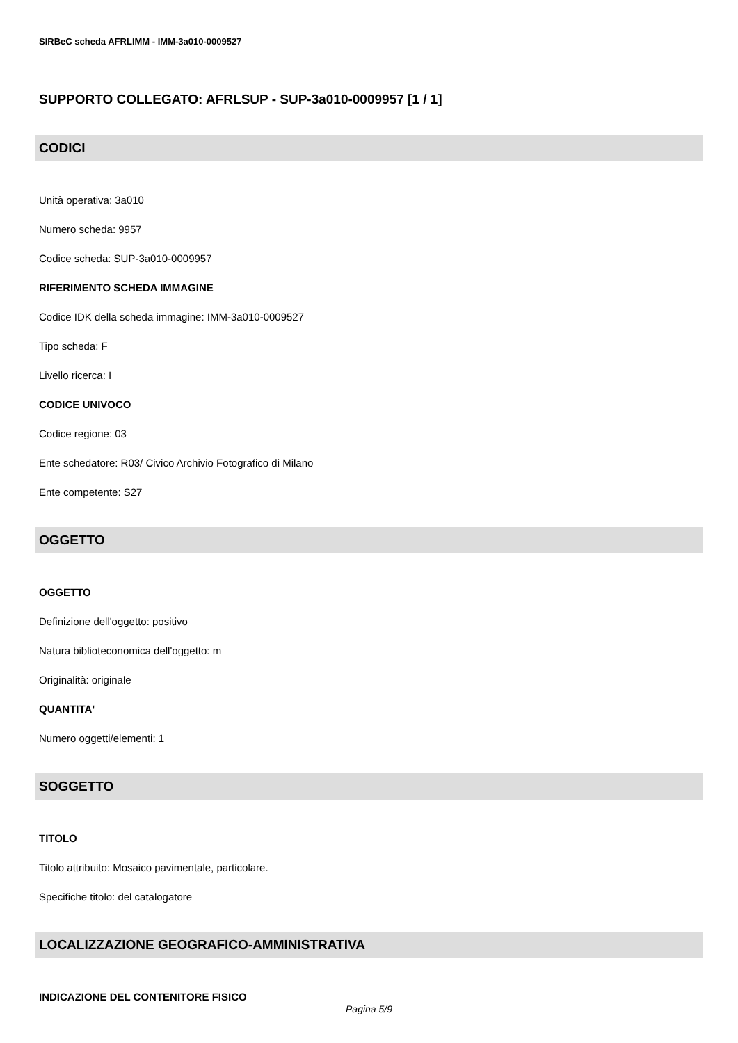SIRBeC scheda AFRLIMM - IMM-3a010-0009527
SUPPORTO COLLEGATO: AFRLSUP - SUP-3a010-0009957 [1 / 1]
CODICI
Unità operativa: 3a010
Numero scheda: 9957
Codice scheda: SUP-3a010-0009957
RIFERIMENTO SCHEDA IMMAGINE
Codice IDK della scheda immagine: IMM-3a010-0009527
Tipo scheda: F
Livello ricerca: I
CODICE UNIVOCO
Codice regione: 03
Ente schedatore: R03/ Civico Archivio Fotografico di Milano
Ente competente: S27
OGGETTO
OGGETTO
Definizione dell'oggetto: positivo
Natura biblioteconomica dell'oggetto: m
Originalità: originale
QUANTITA'
Numero oggetti/elementi: 1
SOGGETTO
TITOLO
Titolo attribuito: Mosaico pavimentale, particolare.
Specifiche titolo: del catalogatore
LOCALIZZAZIONE GEOGRAFICO-AMMINISTRATIVA
INDICAZIONE DEL CONTENITORE FISICO
Pagina 5/9